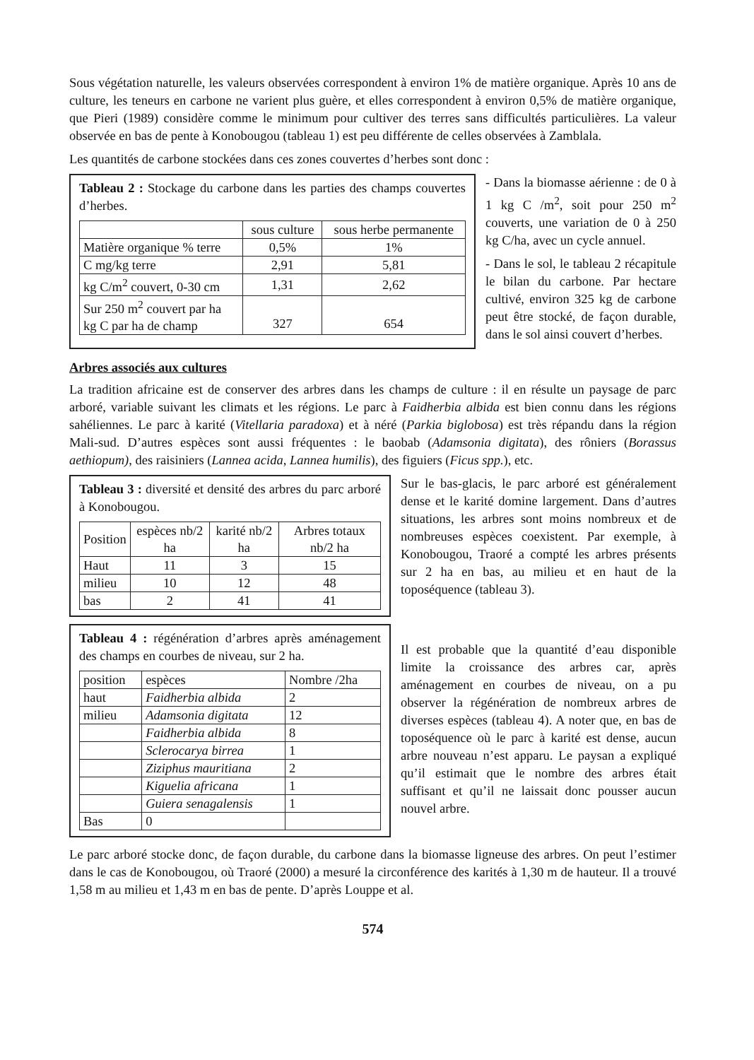Sous végétation naturelle, les valeurs observées correspondent à environ 1% de matière organique. Après 10 ans de culture, les teneurs en carbone ne varient plus guère, et elles correspondent à environ 0,5% de matière organique, que Pieri (1989) considère comme le minimum pour cultiver des terres sans difficultés particulières. La valeur observée en bas de pente à Konobougou (tableau 1) est peu différente de celles observées à Zamblala.
Les quantités de carbone stockées dans ces zones couvertes d’herbes sont donc :
Tableau 2 : Stockage du carbone dans les parties des champs couvertes d’herbes.
| | sous culture | sous herbe permanente |
| --- | --- | --- |
| Matière organique % terre | 0,5% | 1% |
| C mg/kg terre | 2,91 | 5,81 |
| kg C/m<sup>2</sup> couvert, 0-30 cm | 1,31 | 2,62 |
| Sur 250 m<sup>2</sup> couvert par ha kg C par ha de champ | 327 | 654 |
- Dans la biomasse aérienne : de 0 à 1 kg C /m<sup>2</sup>, soit pour 250 m<sup>2</sup> couverts, une variation de 0 à 250 kg C/ha, avec un cycle annuel.
- Dans le sol, le tableau 2 récapitule le bilan du carbone. Par hectare cultivé, environ 325 kg de carbone peut être stocké, de façon durable, dans le sol ainsi couvert d’herbes.
Arbres associés aux cultures
La tradition africaine est de conserver des arbres dans les champs de culture : il en résulte un paysage de parc arboré, variable suivant les climats et les régions. Le parc à Faidherbia albida est bien connu dans les régions sahéliennes. Le parc à karité (Vitellaria paradoxa) et à néré (Parkia biglobosa) est très répandu dans la région Mali-sud. D’autres espèces sont aussi fréquentes : le baobab (Adamsonia digitata), des rôniers (Borassus aethiopum), des raisiniers (Lannea acida, Lannea humilis), des figuiers (Ficus spp.), etc.
Tableau 3 : diversité et densité des arbres du parc arboré à Konobougou.
| Position | espèces nb/2 ha | karité nb/2 ha | Arbres totaux nb/2 ha |
| --- | --- | --- | --- |
| Haut | 11 | 3 | 15 |
| milieu | 10 | 12 | 48 |
| bas | 2 | 41 | 41 |
Tableau 4 : régénération d’arbres après aménagement des champs en courbes de niveau, sur 2 ha.
| position | espèces | Nombre /2ha |
| --- | --- | --- |
| haut | Faidherbia albida | 2 |
| milieu | Adamsonia digitata | 12 |
| | Faidherbia albida | 8 |
| | Sclerocarya birrea | 1 |
| | Ziziphus mauritiana | 2 |
| | Kiguelia africana | 1 |
| | Guiera senagalensis | 1 |
| Bas | 0 | |
Sur le bas-glacis, le parc arboré est généralement dense et le karité domine largement. Dans d’autres situations, les arbres sont moins nombreux et de nombreuses espèces coexistent. Par exemple, à Konobougou, Traoré a compté les arbres présents sur 2 ha en bas, au milieu et en haut de la toposéquence (tableau 3).
Il est probable que la quantité d’eau disponible limite la croissance des arbres car, après aménagement en courbes de niveau, on a pu observer la régénération de nombreux arbres de diverses espèces (tableau 4). A noter que, en bas de toposéquence où le parc à karité est dense, aucun arbre nouveau n’est apparu. Le paysan a expliqué qu’il estimait que le nombre des arbres était suffisant et qu’il ne laissait donc pousser aucun nouvel arbre.
Le parc arboré stocke donc, de façon durable, du carbone dans la biomasse ligneuse des arbres. On peut l’estimer dans le cas de Konobougou, où Traoré (2000) a mesuré la circonférence des karités à 1,30 m de hauteur. Il a trouvé 1,58 m au milieu et 1,43 m en bas de pente. D’après Louppe et al.
574